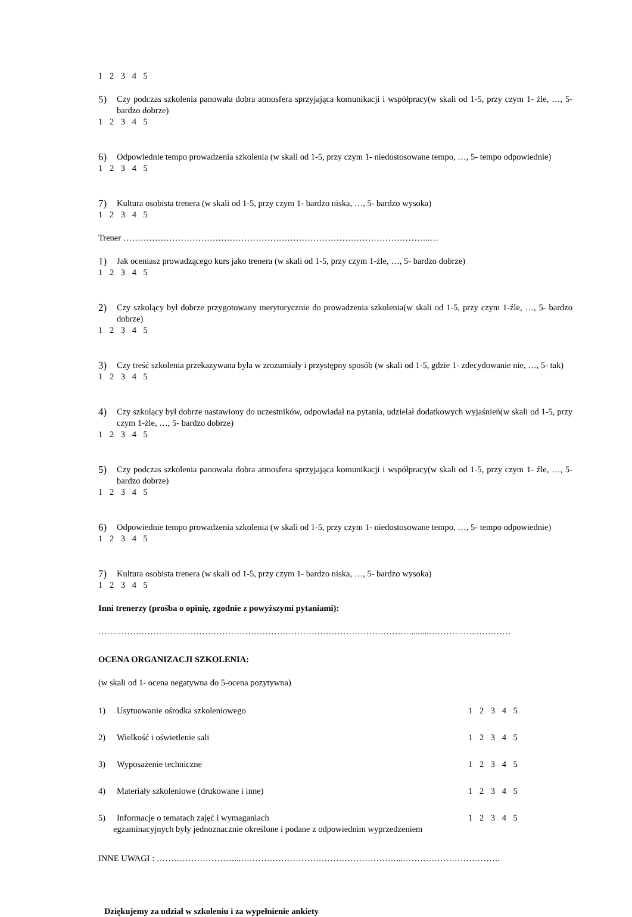1 2 3 4 5
5) Czy podczas szkolenia panowała dobra atmosfera sprzyjająca komunikacji i współpracy(w skali od 1-5, przy czym 1- źle, …, 5- bardzo dobrze)
1 2 3 4 5
6) Odpowiednie tempo prowadzenia szkolenia (w skali od 1-5, przy czym 1- niedostosowane tempo, …, 5- tempo odpowiednie)
1 2 3 4 5
7) Kultura osobista trenera (w skali od 1-5, przy czym 1- bardzo niska, …, 5- bardzo wysoka)
1 2 3 4 5
Trener ……………………………………………………………………………………………..…
1) Jak oceniasz prowadzącego kurs jako trenera (w skali od 1-5, przy czym 1-źle, …, 5- bardzo dobrze)
1 2 3 4 5
2) Czy szkolący był dobrze przygotowany merytorycznie do prowadzenia szkolenia(w skali od 1-5, przy czym 1-źle, …, 5- bardzo dobrze)
1 2 3 4 5
3) Czy treść szkolenia przekazywana była w zrozumiały i przystępny sposób (w skali od 1-5, gdzie 1- zdecydowanie nie, …, 5- tak)
1 2 3 4 5
4) Czy szkolący był dobrze nastawiony do uczestników, odpowiadał na pytania, udzielał dodatkowych wyjaśnień(w skali od 1-5, przy czym 1-źle, …, 5- bardzo dobrze)
1 2 3 4 5
5) Czy podczas szkolenia panowała dobra atmosfera sprzyjająca komunikacji i współpracy(w skali od 1-5, przy czym 1- źle, …, 5- bardzo dobrze)
1 2 3 4 5
6) Odpowiednie tempo prowadzenia szkolenia (w skali od 1-5, przy czym 1- niedostosowane tempo, …, 5- tempo odpowiednie)
1 2 3 4 5
7) Kultura osobista trenera (w skali od 1-5, przy czym 1- bardzo niska, …, 5- bardzo wysoka)
1 2 3 4 5
Inni trenerzy (prośba o opinię, zgodnie z powyższymi pytaniami):
…………………………………………………………………………………………….…........……………..…………
OCENA ORGANIZACJI SZKOLENIA:
(w skali od 1- ocena negatywna do 5-ocena pozytywna)
1) Usytuowanie ośrodka szkoleniowego 1 2 3 4 5
2) Wielkość i oświetlenie sali 1 2 3 4 5
3) Wyposażenie techniczne 1 2 3 4 5
4) Materiały szkoleniowe (drukowane i inne) 1 2 3 4 5
5) Informacje o tematach zajęć i wymaganiach 1 2 3 4 5
egzaminacyjnych były jednoznacznie określone i podane z odpowiednim wyprzedzeniem
INNE UWAGI : ………………………...………………………………………………...…………………………….
Dziękujemy za udział w szkoleniu i za wypełnienie ankiety